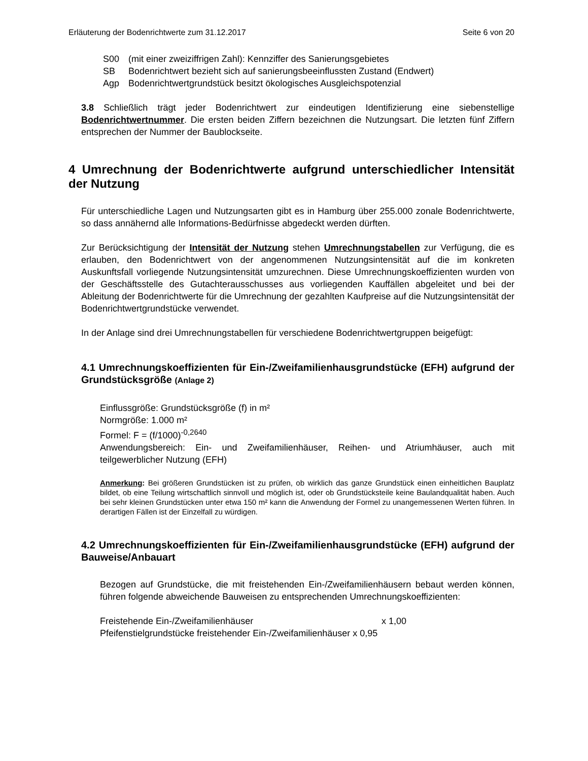Erläuterung der Bodenrichtwerte zum 31.12.2017 Seite 6 von 20
S00 (mit einer zweiziffrigen Zahl): Kennziffer des Sanierungsgebietes
SB Bodenrichtwert bezieht sich auf sanierungsbeeinflussten Zustand (Endwert)
Agp Bodenrichtwertgrundstück besitzt ökologisches Ausgleichspotenzial
3.8 Schließlich trägt jeder Bodenrichtwert zur eindeutigen Identifizierung eine siebenstellige Bodenrichtwertnummer. Die ersten beiden Ziffern bezeichnen die Nutzungsart. Die letzten fünf Ziffern entsprechen der Nummer der Baublockseite.
4 Umrechnung der Bodenrichtwerte aufgrund unterschiedlicher Intensität der Nutzung
Für unterschiedliche Lagen und Nutzungsarten gibt es in Hamburg über 255.000 zonale Bodenrichtwerte, so dass annähernd alle Informations-Bedürfnisse abgedeckt werden dürften.
Zur Berücksichtigung der Intensität der Nutzung stehen Umrechnungstabellen zur Verfügung, die es erlauben, den Bodenrichtwert von der angenommenen Nutzungsintensität auf die im konkreten Auskunftsfall vorliegende Nutzungsintensität umzurechnen. Diese Umrechnungskoeffizienten wurden von der Geschäftsstelle des Gutachterausschusses aus vorliegenden Kauffällen abgeleitet und bei der Ableitung der Bodenrichtwerte für die Umrechnung der gezahlten Kaufpreise auf die Nutzungsintensität der Bodenrichtwertgrundstücke verwendet.
In der Anlage sind drei Umrechnungstabellen für verschiedene Bodenrichtwertgruppen beigefügt:
4.1 Umrechnungskoeffizienten für Ein-/Zweifamilienhausgrundstücke (EFH) aufgrund der Grundstücksgröße (Anlage 2)
Einflussgröße: Grundstücksgröße (f) in m²
Normgröße: 1.000 m²
Formel: F = (f/1000)<sup>-0,2640</sup>
Anwendungsbereich: Ein- und Zweifamilienhäuser, Reihen- und Atriumhäuser, auch mit teilgewerblicher Nutzung (EFH)
Anmerkung: Bei größeren Grundstücken ist zu prüfen, ob wirklich das ganze Grundstück einen einheitlichen Bauplatz bildet, ob eine Teilung wirtschaftlich sinnvoll und möglich ist, oder ob Grundstücksteile keine Baulandqualität haben. Auch bei sehr kleinen Grundstücken unter etwa 150 m² kann die Anwendung der Formel zu unangemessenen Werten führen. In derartigen Fällen ist der Einzelfall zu würdigen.
4.2 Umrechnungskoeffizienten für Ein-/Zweifamilienhausgrundstücke (EFH) aufgrund der Bauweise/Anbauart
Bezogen auf Grundstücke, die mit freistehenden Ein-/Zweifamilienhäusern bebaut werden können, führen folgende abweichende Bauweisen zu entsprechenden Umrechnungskoeffizienten:
Freistehende Ein-/Zweifamilienhäuser x 1,00
Pfeifenstielgrundstücke freistehender Ein-/Zweifamilienhäuser x 0,95